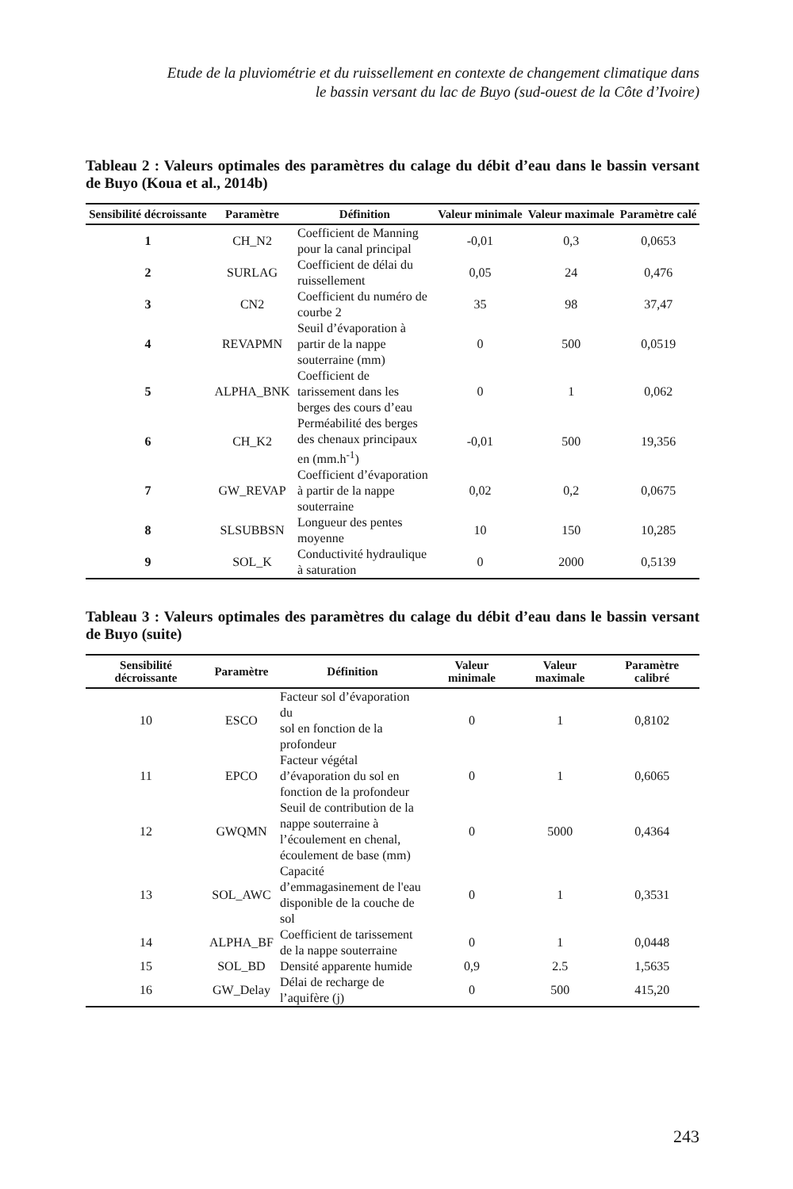Etude de la pluviométrie et du ruissellement en contexte de changement climatique dans
le bassin versant du lac de Buyo (sud-ouest de la Côte d’Ivoire)
Tableau 2 : Valeurs optimales des paramètres du calage du débit d’eau dans le bassin versant de Buyo (Koua et al., 2014b)
| Sensibilité décroissante | Paramètre | Définition | Valeur minimale | Valeur maximale | Paramètre calé |
| --- | --- | --- | --- | --- | --- |
| 1 | CH_N2 | Coefficient de Manning pour la canal principal | -0,01 | 0,3 | 0,0653 |
| 2 | SURLAG | Coefficient de délai du ruissellement | 0,05 | 24 | 0,476 |
| 3 | CN2 | Coefficient du numéro de courbe 2 | 35 | 98 | 37,47 |
| 4 | REVAPMN | Seuil d’évaporation à partir de la nappe souterraine (mm) | 0 | 500 | 0,0519 |
| 5 | ALPHA_BNK | Coefficient de tarissement dans les berges des cours d’eau | 0 | 1 | 0,062 |
| 6 | CH_K2 | Perméabilité des berges des chenaux principaux en (mm.h<sup>-1</sup>) | -0,01 | 500 | 19,356 |
| 7 | GW_REVAP | Coefficient d’évaporation à partir de la nappe souterraine | 0,02 | 0,2 | 0,0675 |
| 8 | SLSUBBSN | Longueur des pentes moyenne | 10 | 150 | 10,285 |
| 9 | SOL_K | Conductivité hydraulique à saturation | 0 | 2000 | 0,5139 |
Tableau 3 : Valeurs optimales des paramètres du calage du débit d’eau dans le bassin versant de Buyo (suite)
| Sensibilité décroissante | Paramètre | Définition | Valeur minimale | Valeur maximale | Paramètre calibré |
| --- | --- | --- | --- | --- | --- |
| 10 | ESCO | Facteur sol d’évaporation du sol en fonction de la profondeur | 0 | 1 | 0,8102 |
| 11 | EPCO | Facteur végétal d’évaporation du sol en fonction de la profondeur | 0 | 1 | 0,6065 |
| 12 | GWQMN | Seuil de contribution de la nappe souterraine à l’écoulement en chenal, écoulement de base (mm) | 0 | 5000 | 0,4364 |
| 13 | SOL_AWC | Capacité d’emmagasinement de l'eau disponible de la couche de sol | 0 | 1 | 0,3531 |
| 14 | ALPHA_BF | Coefficient de tarissement de la nappe souterraine | 0 | 1 | 0,0448 |
| 15 | SOL_BD | Densité apparente humide | 0,9 | 2.5 | 1,5635 |
| 16 | GW_Delay | Délai de recharge de l’aquifère (j) | 0 | 500 | 415,20 |
243